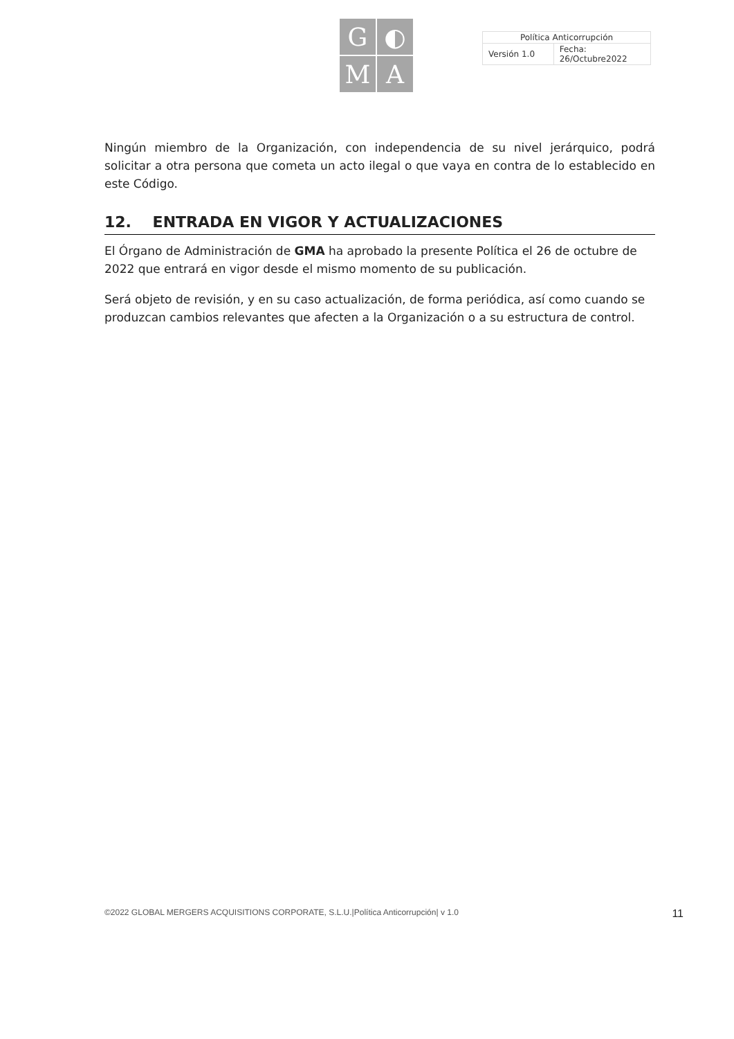G
◐
M
A
| Política Anticorrupción | |
| Versión 1.0 | Fecha: 26/Octubre2022 |
Ningún miembro de la Organización, con independencia de su nivel jerárquico, podrá solicitar a otra persona que cometa un acto ilegal o que vaya en contra de lo establecido en este Código.
12. ENTRADA EN VIGOR Y ACTUALIZACIONES
El Órgano de Administración de GMA ha aprobado la presente Política el 26 de octubre de 2022 que entrará en vigor desde el mismo momento de su publicación.
Será objeto de revisión, y en su caso actualización, de forma periódica, así como cuando se produzcan cambios relevantes que afecten a la Organización o a su estructura de control.
©2022 GLOBAL MERGERS ACQUISITIONS CORPORATE, S.L.U.|Política Anticorrupción| v 1.0 11